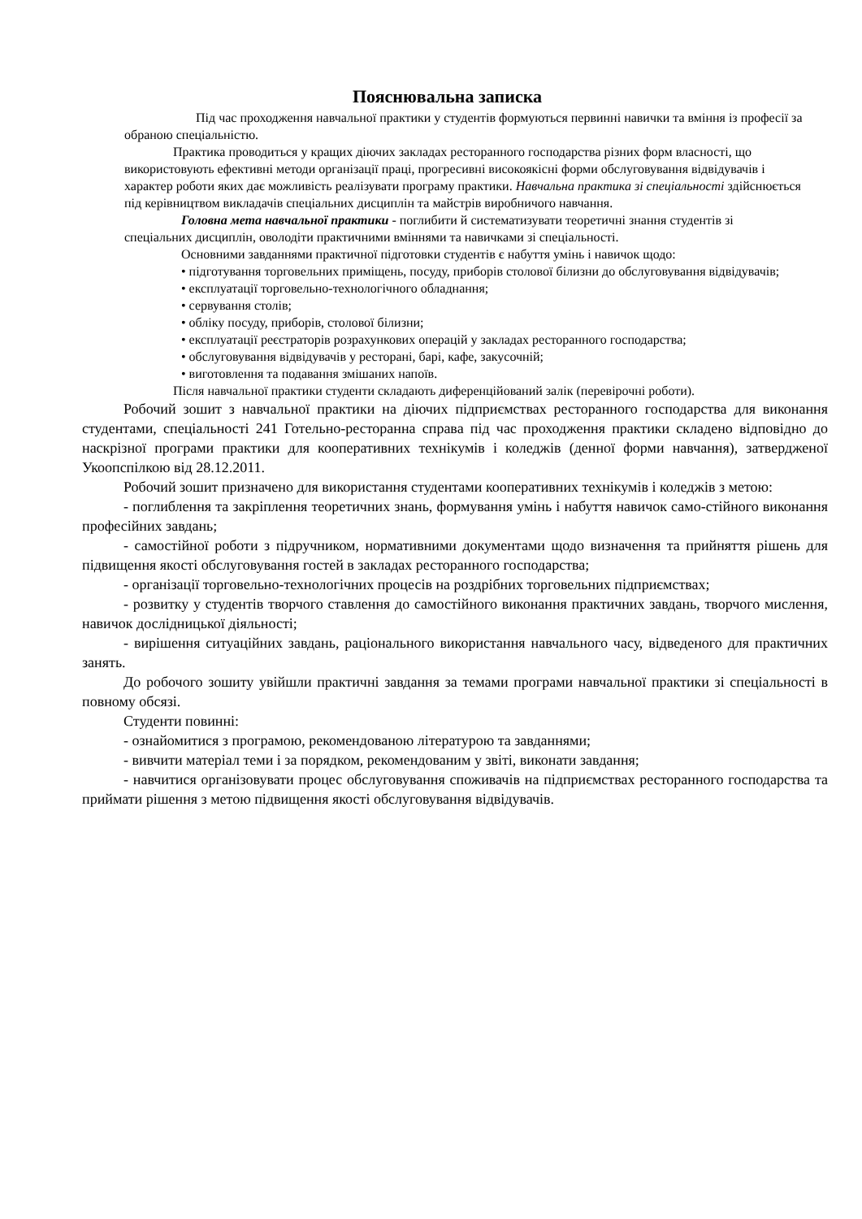Пояснювальна записка
Під час проходження навчальної практики у студентів формуються первинні навички та вміння із професії за обраною спеціальністю.
Практика проводиться у кращих діючих закладах ресторанного господарства різних форм власності, що використовують ефективні методи організації праці, прогресивні високоякісні форми обслуговування відвідувачів і характер роботи яких дає можливість реалізувати програму практики. Навчальна практика зі спеціальності здійснюється під керівництвом викладачів спеціальних дисциплін та майстрів виробничого навчання.
Головна мета навчальної практики - поглибити й систематизувати теоретичні знання студентів зі спеціальних дисциплін, оволодіти практичними вміннями та навичками зі спеціальності.
Основними завданнями практичної підготовки студентів є набуття умінь і навичок щодо:
• підготування торговельних приміщень, посуду, приборів столової білизни до обслуговування відвідувачів;
• експлуатації торговельно-технологічного обладнання;
• сервування столів;
• обліку посуду, приборів, столової білизни;
• експлуатації реєстраторів розрахункових операцій у закладах ресторанного господарства;
• обслуговування відвідувачів у ресторані, барі, кафе, закусочній;
• виготовлення та подавання змішаних напоїв.
Після навчальної практики студенти складають диференційований залік (перевірочні роботи).
Робочий зошит з навчальної практики на діючих підприємствах ресторанного господарства для виконання студентами, спеціальності 241 Готельно-ресторанна справа під час проходження практики складено відповідно до наскрізної програми практики для кооперативних технікумів і коледжів (денної форми навчання), затвердженої Укоопспілкою від 28.12.2011.
Робочий зошит призначено для використання студентами кооперативних технікумів і коледжів з метою:
- поглиблення та закріплення теоретичних знань, формування умінь і набуття навичок само-стійного виконання професійних завдань;
- самостійної роботи з підручником, нормативними документами щодо визначення та прийняття рішень для підвищення якості обслуговування гостей в закладах ресторанного господарства;
- організації торговельно-технологічних процесів на роздрібних торговельних підприємствах;
- розвитку у студентів творчого ставлення до самостійного виконання практичних завдань, творчого мислення, навичок дослідницької діяльності;
- вирішення ситуаційних завдань, раціонального використання навчального часу, відведеного для практичних занять.
До робочого зошиту увійшли практичні завдання за темами програми навчальної практики зі спеціальності в повному обсязі.
Студенти повинні:
- ознайомитися з програмою, рекомендованою літературою та завданнями;
- вивчити матеріал теми і за порядком, рекомендованим у звіті, виконати завдання;
- навчитися організовувати процес обслуговування споживачів на підприємствах ресторанного господарства та приймати рішення з метою підвищення якості обслуговування відвідувачів.